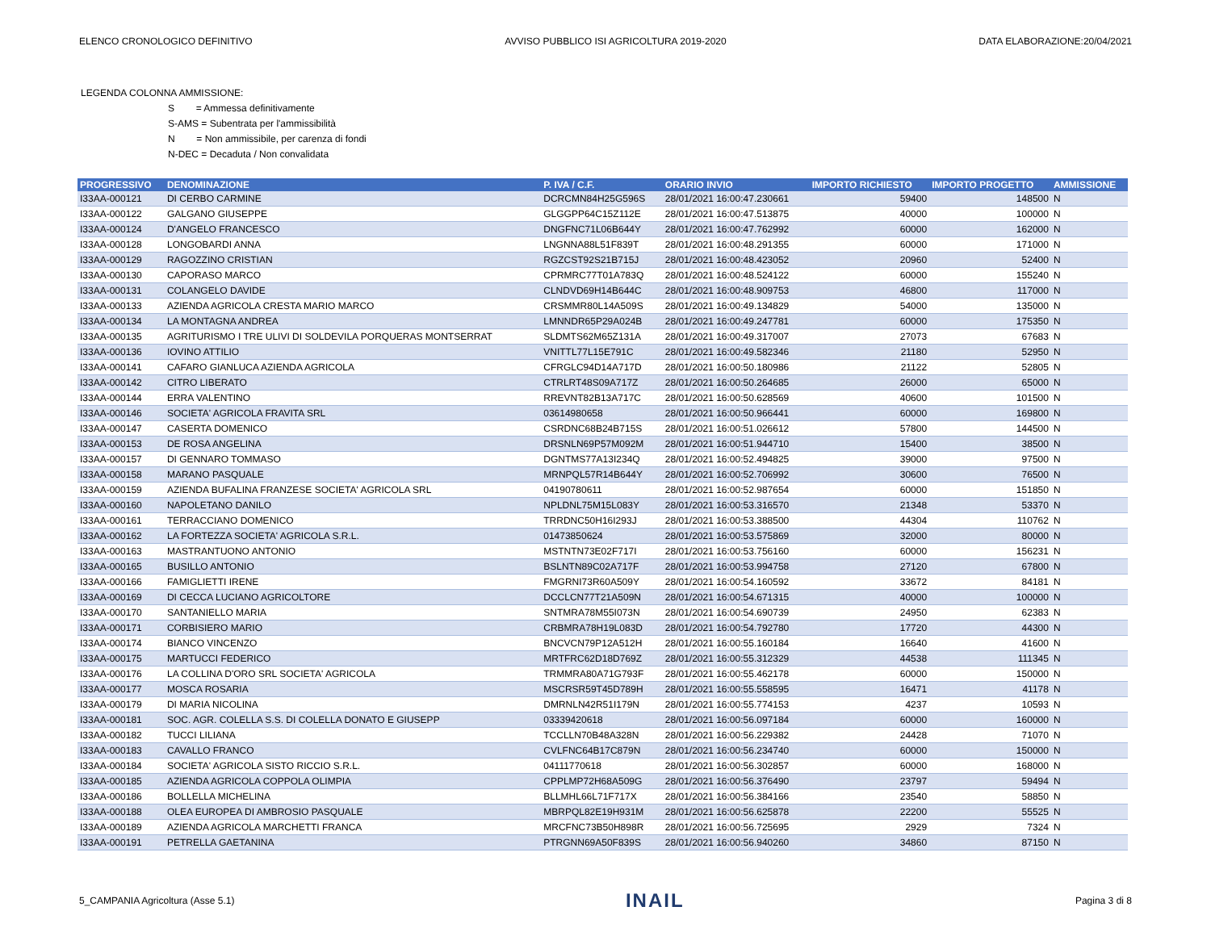ELENCO CRONOLOGICO DEFINITIVO AVVISO PUBBLICO ISI AGRICOLTURA 2019-2020 DATA ELABORAZIONE:20/04/2021
LEGENDA COLONNA AMMISSIONE:
S = Ammessa definitivamente
S-AMS = Subentrata per l'ammissibilità
N = Non ammissibile, per carenza di fondi
N-DEC = Decaduta / Non convalidata
| PROGRESSIVO | DENOMINAZIONE | P. IVA / C.F. | ORARIO INVIO | IMPORTO RICHIESTO | IMPORTO PROGETTO | AMMISSIONE |
| --- | --- | --- | --- | --- | --- | --- |
| I33AA-000121 | DI CERBO CARMINE | DCRCMN84H25G596S | 28/01/2021 16:00:47.230661 | 59400 | 148500 | N |
| I33AA-000122 | GALGANO GIUSEPPE | GLGGPP64C15Z112E | 28/01/2021 16:00:47.513875 | 40000 | 100000 | N |
| I33AA-000124 | D'ANGELO FRANCESCO | DNGFNC71L06B644Y | 28/01/2021 16:00:47.762992 | 60000 | 162000 | N |
| I33AA-000128 | LONGOBARDI ANNA | LNGNNA88L51F839T | 28/01/2021 16:00:48.291355 | 60000 | 171000 | N |
| I33AA-000129 | RAGOZZINO CRISTIAN | RGZCST92S21B715J | 28/01/2021 16:00:48.423052 | 20960 | 52400 | N |
| I33AA-000130 | CAPORASO MARCO | CPRMRC77T01A783Q | 28/01/2021 16:00:48.524122 | 60000 | 155240 | N |
| I33AA-000131 | COLANGELO DAVIDE | CLNDVD69H14B644C | 28/01/2021 16:00:48.909753 | 46800 | 117000 | N |
| I33AA-000133 | AZIENDA AGRICOLA CRESTA MARIO MARCO | CRSMMR80L14A509S | 28/01/2021 16:00:49.134829 | 54000 | 135000 | N |
| I33AA-000134 | LA MONTAGNA ANDREA | LMNNDR65P29A024B | 28/01/2021 16:00:49.247781 | 60000 | 175350 | N |
| I33AA-000135 | AGRITURISMO I TRE ULIVI DI SOLDEVILA PORQUERAS MONTSERRAT | SLDMTS62M65Z131A | 28/01/2021 16:00:49.317007 | 27073 | 67683 | N |
| I33AA-000136 | IOVINO ATTILIO | VNITTL77L15E791C | 28/01/2021 16:00:49.582346 | 21180 | 52950 | N |
| I33AA-000141 | CAFARO GIANLUCA AZIENDA AGRICOLA | CFRGLC94D14A717D | 28/01/2021 16:00:50.180986 | 21122 | 52805 | N |
| I33AA-000142 | CITRO LIBERATO | CTRLRT48S09A717Z | 28/01/2021 16:00:50.264685 | 26000 | 65000 | N |
| I33AA-000144 | ERRA VALENTINO | RREVNT82B13A717C | 28/01/2021 16:00:50.628569 | 40600 | 101500 | N |
| I33AA-000146 | SOCIETA' AGRICOLA FRAVITA SRL | 03614980658 | 28/01/2021 16:00:50.966441 | 60000 | 169800 | N |
| I33AA-000147 | CASERTA DOMENICO | CSRDNC68B24B715S | 28/01/2021 16:00:51.026612 | 57800 | 144500 | N |
| I33AA-000153 | DE ROSA ANGELINA | DRSNLN69P57M092M | 28/01/2021 16:00:51.944710 | 15400 | 38500 | N |
| I33AA-000157 | DI GENNARO TOMMASO | DGNTMS77A13I234Q | 28/01/2021 16:00:52.494825 | 39000 | 97500 | N |
| I33AA-000158 | MARANO PASQUALE | MRNPQL57R14B644Y | 28/01/2021 16:00:52.706992 | 30600 | 76500 | N |
| I33AA-000159 | AZIENDA BUFALINA FRANZESE SOCIETA' AGRICOLA SRL | 04190780611 | 28/01/2021 16:00:52.987654 | 60000 | 151850 | N |
| I33AA-000160 | NAPOLETANO DANILO | NPLDNL75M15L083Y | 28/01/2021 16:00:53.316570 | 21348 | 53370 | N |
| I33AA-000161 | TERRACCIANO DOMENICO | TRRDNC50H16I293J | 28/01/2021 16:00:53.388500 | 44304 | 110762 | N |
| I33AA-000162 | LA FORTEZZA SOCIETA' AGRICOLA S.R.L. | 01473850624 | 28/01/2021 16:00:53.575869 | 32000 | 80000 | N |
| I33AA-000163 | MASTRANTUONO ANTONIO | MSTNTN73E02F717I | 28/01/2021 16:00:53.756160 | 60000 | 156231 | N |
| I33AA-000165 | BUSILLO ANTONIO | BSLNTN89C02A717F | 28/01/2021 16:00:53.994758 | 27120 | 67800 | N |
| I33AA-000166 | FAMIGLIETTI IRENE | FMGRNI73R60A509Y | 28/01/2021 16:00:54.160592 | 33672 | 84181 | N |
| I33AA-000169 | DI CECCA LUCIANO AGRICOLTORE | DCCLCN77T21A509N | 28/01/2021 16:00:54.671315 | 40000 | 100000 | N |
| I33AA-000170 | SANTANIELLO MARIA | SNTMRA78M55I073N | 28/01/2021 16:00:54.690739 | 24950 | 62383 | N |
| I33AA-000171 | CORBISIERO MARIO | CRBMRA78H19L083D | 28/01/2021 16:00:54.792780 | 17720 | 44300 | N |
| I33AA-000174 | BIANCO VINCENZO | BNCVCN79P12A512H | 28/01/2021 16:00:55.160184 | 16640 | 41600 | N |
| I33AA-000175 | MARTUCCI FEDERICO | MRTFRC62D18D769Z | 28/01/2021 16:00:55.312329 | 44538 | 111345 | N |
| I33AA-000176 | LA COLLINA D'ORO SRL SOCIETA' AGRICOLA | TRMMRA80A71G793F | 28/01/2021 16:00:55.462178 | 60000 | 150000 | N |
| I33AA-000177 | MOSCA ROSARIA | MSCRSR59T45D789H | 28/01/2021 16:00:55.558595 | 16471 | 41178 | N |
| I33AA-000179 | DI MARIA NICOLINA | DMRNLN42R51I179N | 28/01/2021 16:00:55.774153 | 4237 | 10593 | N |
| I33AA-000181 | SOC. AGR. COLELLA S.S. DI COLELLA DONATO E GIUSEPP | 03339420618 | 28/01/2021 16:00:56.097184 | 60000 | 160000 | N |
| I33AA-000182 | TUCCI LILIANA | TCCLLN70B48A328N | 28/01/2021 16:00:56.229382 | 24428 | 71070 | N |
| I33AA-000183 | CAVALLO FRANCO | CVLFNC64B17C879N | 28/01/2021 16:00:56.234740 | 60000 | 150000 | N |
| I33AA-000184 | SOCIETA' AGRICOLA SISTO RICCIO S.R.L. | 04111770618 | 28/01/2021 16:00:56.302857 | 60000 | 168000 | N |
| I33AA-000185 | AZIENDA AGRICOLA COPPOLA OLIMPIA | CPPLMP72H68A509G | 28/01/2021 16:00:56.376490 | 23797 | 59494 | N |
| I33AA-000186 | BOLLELLA MICHELINA | BLLMHL66L71F717X | 28/01/2021 16:00:56.384166 | 23540 | 58850 | N |
| I33AA-000188 | OLEA EUROPEA DI AMBROSIO PASQUALE | MBRPQL82E19H931M | 28/01/2021 16:00:56.625878 | 22200 | 55525 | N |
| I33AA-000189 | AZIENDA AGRICOLA MARCHETTI FRANCA | MRCFNC73B50H898R | 28/01/2021 16:00:56.725695 | 2929 | 7324 | N |
| I33AA-000191 | PETRELLA GAETANINA | PTRGNN69A50F839S | 28/01/2021 16:00:56.940260 | 34860 | 87150 | N |
5_CAMPANIA Agricoltura (Asse 5.1) INAIL Pagina 3 di 8